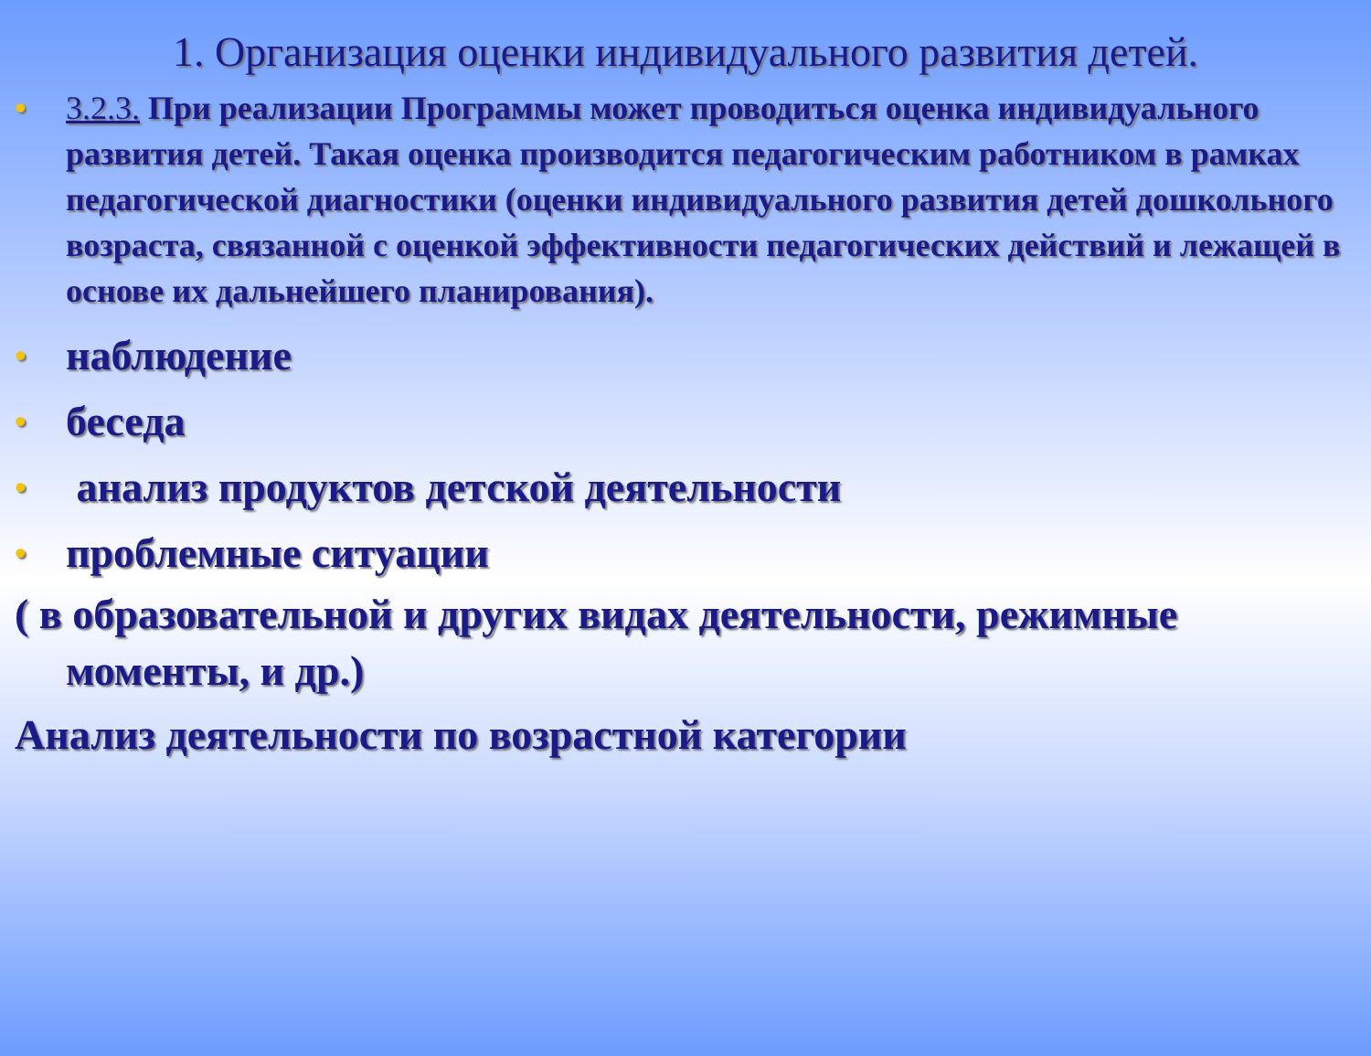1. Организация оценки индивидуального развития детей.
• 3.2.3. При реализации Программы может проводиться оценка индивидуального развития детей. Такая оценка производится педагогическим работником в рамках педагогической диагностики (оценки индивидуального развития детей дошкольного возраста, связанной с оценкой эффективности педагогических действий и лежащей в основе их дальнейшего планирования).
• наблюдение
• беседа
• анализ продуктов детской деятельности
• проблемные ситуации
( в образовательной и других видах деятельности, режимные моменты, и др.)
Анализ деятельности по возрастной категории